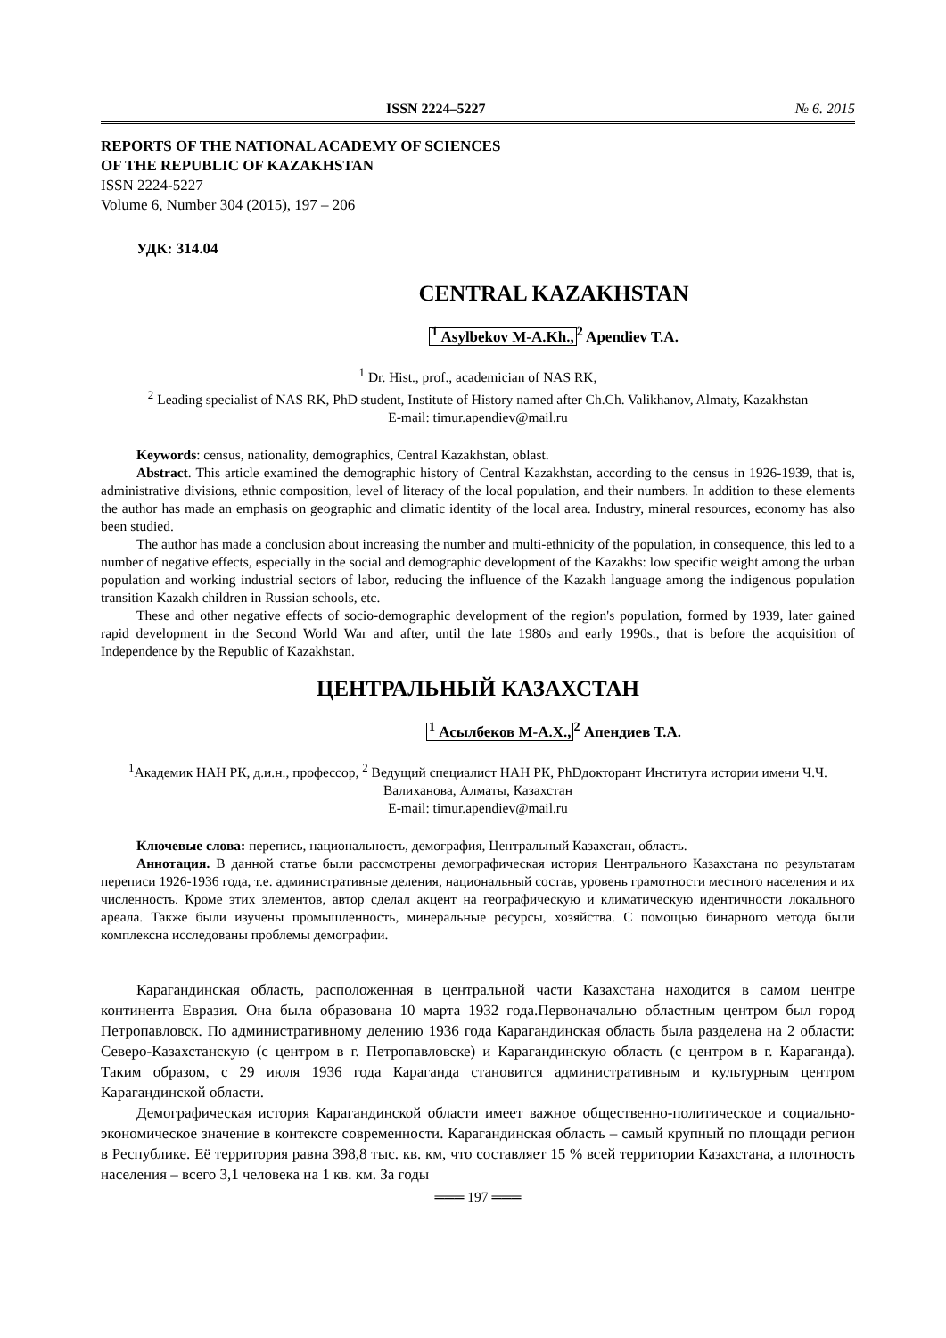ISSN 2224–5227 № 6. 2015
REPORTS OF THE NATIONAL ACADEMY OF SCIENCES
OF THE REPUBLIC OF KAZAKHSTAN
ISSN 2224-5227
Volume 6, Number 304 (2015), 197 – 206
УДК: 314.04
CENTRAL KAZAKHSTAN
<sup>1</sup> Asylbekov M-A.Kh.,<sup>2</sup> Apendiev T.A.
<sup>1</sup> Dr. Hist., prof., academician of NAS RK,
<sup>2</sup> Leading specialist of NAS RK, PhD student, Institute of History named after Ch.Ch. Valikhanov, Almaty, Kazakhstan
E-mail: timur.apendiev@mail.ru
Keywords: census, nationality, demographics, Central Kazakhstan, oblast.
Abstract. This article examined the demographic history of Central Kazakhstan, according to the census in 1926-1939, that is, administrative divisions, ethnic composition, level of literacy of the local population, and their numbers. In addition to these elements the author has made an emphasis on geographic and climatic identity of the local area. Industry, mineral resources, economy has also been studied.
The author has made a conclusion about increasing the number and multi-ethnicity of the population, in consequence, this led to a number of negative effects, especially in the social and demographic development of the Kazakhs: low specific weight among the urban population and working industrial sectors of labor, reducing the influence of the Kazakh language among the indigenous population transition Kazakh children in Russian schools, etc.
These and other negative effects of socio-demographic development of the region's population, formed by 1939, later gained rapid development in the Second World War and after, until the late 1980s and early 1990s., that is before the acquisition of Independence by the Republic of Kazakhstan.
ЦЕНТРАЛЬНЫЙ КАЗАХСТАН
<sup>1</sup> Асылбеков М-А.Х.,<sup>2</sup> Апендиев Т.А.
<sup>1</sup> Академик НАН РК, д.и.н., профессор, <sup>2</sup> Ведущий специалист НАН РК, PhDдокторант Института истории имени Ч.Ч. Валиханова, Алматы, Казахстан
E-mail: timur.apendiev@mail.ru
Ключевые слова: перепись, национальность, демография, Центральный Казахстан, область.
Аннотация. В данной статье были рассмотрены демографическая история Центрального Казахстана по результатам переписи 1926-1936 года, т.е. административные деления, национальный состав, уровень грамотности местного населения и их численность. Кроме этих элементов, автор сделал акцент на географическую и климатическую идентичности локального ареала. Также были изучены промышленность, минеральные ресурсы, хозяйства. С помощью бинарного метода были комплексна исследованы проблемы демографии.
Карагандинская область, расположенная в центральной части Казахстана находится в самом центре континента Евразия. Она была образована 10 марта 1932 года.Первоначально областным центром был город Петропавловск. По административному делению 1936 года Карагандинская область была разделена на 2 области: Северо-Казахстанскую (с центром в г. Петропавловске) и Карагандинскую область (с центром в г. Караганда). Таким образом, с 29 июля 1936 года Караганда становится административным и культурным центром Карагандинской области.
Демографическая история Карагандинской области имеет важное общественно-политическое и социально-экономическое значение в контексте современности. Карагандинская область – самый крупный по площади регион в Республике. Её территория равна 398,8 тыс. кв. км, что составляет 15 % всей территории Казахстана, а плотность населения – всего 3,1 человека на 1 кв. км. За годы
═══ 197 ═══